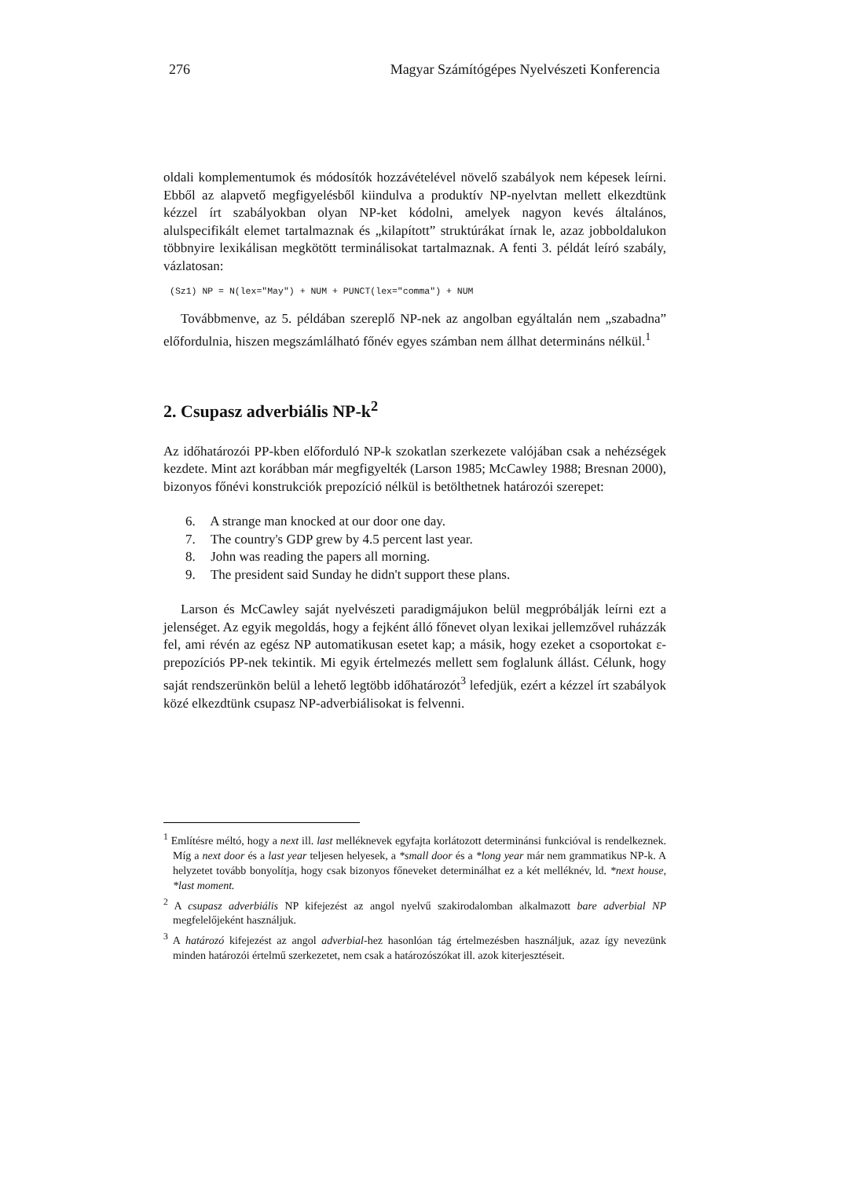276 Magyar Számítógépes Nyelvészeti Konferencia
oldali komplementumok és módosítók hozzávételével növelő szabályok nem képesek leírni. Ebből az alapvető megfigyelésből kiindulva a produktív NP-nyelvtan mellett elkezdtünk kézzel írt szabályokban olyan NP-ket kódolni, amelyek nagyon kevés általános, alulspecifikált elemet tartalmaznak és „kilapított” struktúrákat írnak le, azaz jobboldalukon többnyire lexikálisan megkötött terminálisokat tartalmaznak. A fenti 3. példát leíró szabály, vázlatosan:
(Sz1) NP = N(lex="May") + NUM + PUNCT(lex="comma") + NUM
Továbbmenve, az 5. példában szereplő NP-nek az angolban egyáltalán nem „szabadna” előfordulnia, hiszen megszámlálható főnév egyes számban nem állhat determináns nélkül.<sup>1</sup>
2. Csupasz adverbiális NP-k<sup>2</sup>
Az időhatározói PP-kben előforduló NP-k szokatlan szerkezete valójában csak a nehézségek kezdete. Mint azt korábban már megfigyelték (Larson 1985; McCawley 1988; Bresnan 2000), bizonyos főnévi konstrukciók prepozíció nélkül is betölthetnek határozói szerepet:
6. A strange man knocked at our door one day.
7. The country's GDP grew by 4.5 percent last year.
8. John was reading the papers all morning.
9. The president said Sunday he didn't support these plans.
Larson és McCawley saját nyelvészeti paradigmájukon belül megpróbálják leírni ezt a jelenséget. Az egyik megoldás, hogy a fejként álló főnevet olyan lexikai jellemzővel ruházzák fel, ami révén az egész NP automatikusan esetet kap; a másik, hogy ezeket a csoportokat ε-prepozíciós PP-nek tekintik. Mi egyik értelmezés mellett sem foglalunk állást. Célunk, hogy saját rendszerünkön belül a lehető legtöbb időhatározót<sup>3</sup> lefedjük, ezért a kézzel írt szabályok közé elkezdtünk csupasz NP-adverbiálisokat is felvenni.
<sup>1</sup> Említésre méltó, hogy a next ill. last melléknevek egyfajta korlátozott determinánsi funkcióval is rendelkeznek. Míg a next door és a last year teljesen helyesek, a *small door és a *long year már nem grammatikus NP-k. A helyzetet tovább bonyolítja, hogy csak bizonyos főneveket determinálhat ez a két melléknév, ld. *next house, *last moment.
<sup>2</sup> A csupasz adverbiális NP kifejezést az angol nyelvű szakirodalomban alkalmazott bare adverbial NP megfelelőjeként használjuk.
<sup>3</sup> A határozó kifejezést az angol adverbial-hez hasonlóan tág értelmezésben használjuk, azaz így nevezünk minden határozói értelmű szerkezetet, nem csak a határozószókat ill. azok kiterjesztéseit.